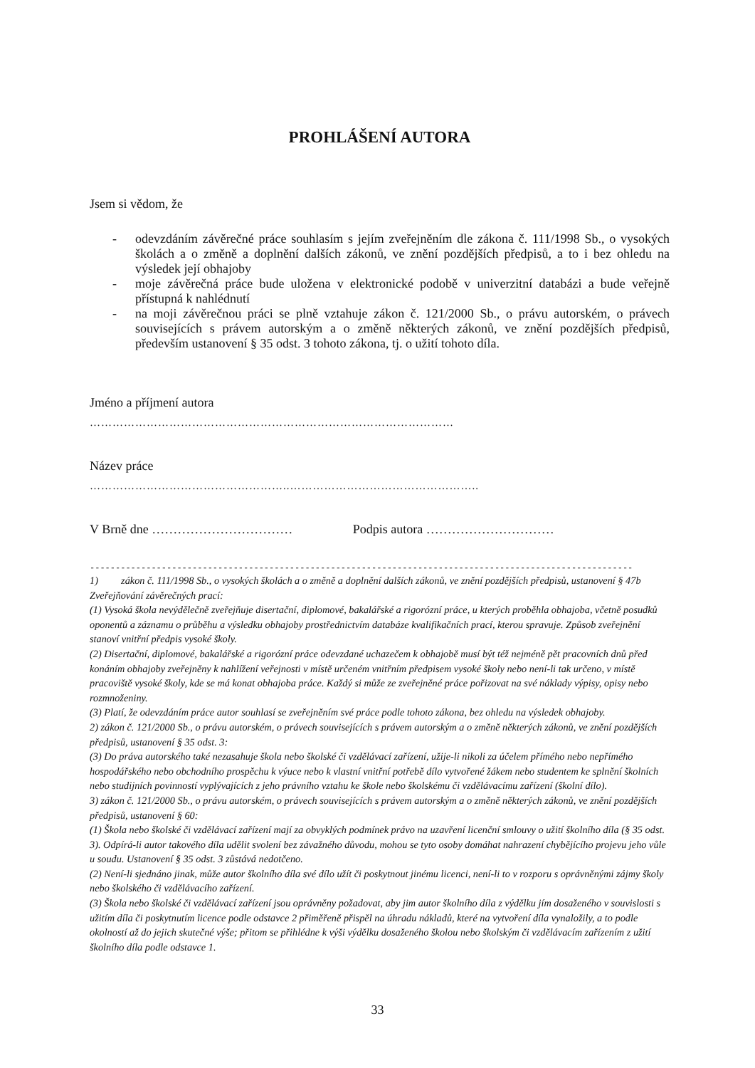PROHLÁŠENÍ AUTORA
Jsem si vědom, že
- odevzdáním závěrečné práce souhlasím s jejím zveřejněním dle zákona č. 111/1998 Sb., o vysokých školách a o změně a doplnění dalších zákonů, ve znění pozdějších předpisů, a to i bez ohledu na výsledek její obhajoby
- moje závěrečná práce bude uložena v elektronické podobě v univerzitní databázi a bude veřejně přístupná k nahlédnutí
- na moji závěrečnou práci se plně vztahuje zákon č. 121/2000 Sb., o právu autorském, o právech souvisejících s právem autorským a o změně některých zákonů, ve znění pozdějších předpisů, především ustanovení § 35 odst. 3 tohoto zákona, tj. o užití tohoto díla.
Jméno a příjmení autora
……………………………………………………………………………………
Název práce
……………………………………………..…………………………………………..
V Brně dne …………………………… Podpis autora …………………………
----------------------------------------------------------------------------------------------------------
1) zákon č. 111/1998 Sb., o vysokých školách a o změně a doplnění dalších zákonů, ve znění pozdějších předpisů, ustanovení § 47b Zveřejňování závěrečných prací:
(1) Vysoká škola nevýdělečně zveřejňuje disertační, diplomové, bakalářské a rigorózní práce, u kterých proběhla obhajoba, včetně posudků oponentů a záznamu o průběhu a výsledku obhajoby prostřednictvím databáze kvalifikačních prací, kterou spravuje. Způsob zveřejnění stanoví vnitřní předpis vysoké školy.
(2) Disertační, diplomové, bakalářské a rigorózní práce odevzdané uchazečem k obhajobě musí být též nejméně pět pracovních dnů před konáním obhajoby zveřejněny k nahlížení veřejnosti v místě určeném vnitřním předpisem vysoké školy nebo není-li tak určeno, v místě pracoviště vysoké školy, kde se má konat obhajoba práce. Každý si může ze zveřejněné práce pořizovat na své náklady výpisy, opisy nebo rozmnoženiny.
(3) Platí, že odevzdáním práce autor souhlasí se zveřejněním své práce podle tohoto zákona, bez ohledu na výsledek obhajoby.
2) zákon č. 121/2000 Sb., o právu autorském, o právech souvisejících s právem autorským a o změně některých zákonů, ve znění pozdějších předpisů, ustanovení § 35 odst. 3:
(3) Do práva autorského také nezasahuje škola nebo školské či vzdělávací zařízení, užije-li nikoli za účelem přímého nebo nepřímého hospodářského nebo obchodního prospěchu k výuce nebo k vlastní vnitřní potřebě dílo vytvořené žákem nebo studentem ke splnění školních nebo studijních povinností vyplývajících z jeho právního vztahu ke škole nebo školskému či vzdělávacímu zařízení (školní dílo).
3) zákon č. 121/2000 Sb., o právu autorském, o právech souvisejících s právem autorským a o změně některých zákonů, ve znění pozdějších předpisů, ustanovení § 60:
(1) Škola nebo školské či vzdělávací zařízení mají za obvyklých podmínek právo na uzavření licenční smlouvy o užití školního díla (§ 35 odst. 3). Odpírá-li autor takového díla udělit svolení bez závažného důvodu, mohou se tyto osoby domáhat nahrazení chybějícího projevu jeho vůle u soudu. Ustanovení § 35 odst. 3 zůstává nedotčeno.
(2) Není-li sjednáno jinak, může autor školního díla své dílo užít či poskytnout jinému licenci, není-li to v rozporu s oprávněnými zájmy školy nebo školského či vzdělávacího zařízení.
(3) Škola nebo školské či vzdělávací zařízení jsou oprávněny požadovat, aby jim autor školního díla z výdělku jím dosaženého v souvislosti s užitím díla či poskytnutím licence podle odstavce 2 přiměřeně přispěl na úhradu nákladů, které na vytvoření díla vynaložily, a to podle okolností až do jejich skutečné výše; přitom se přihlédne k výši výdělku dosaženého školou nebo školským či vzdělávacím zařízením z užití školního díla podle odstavce 1.
33